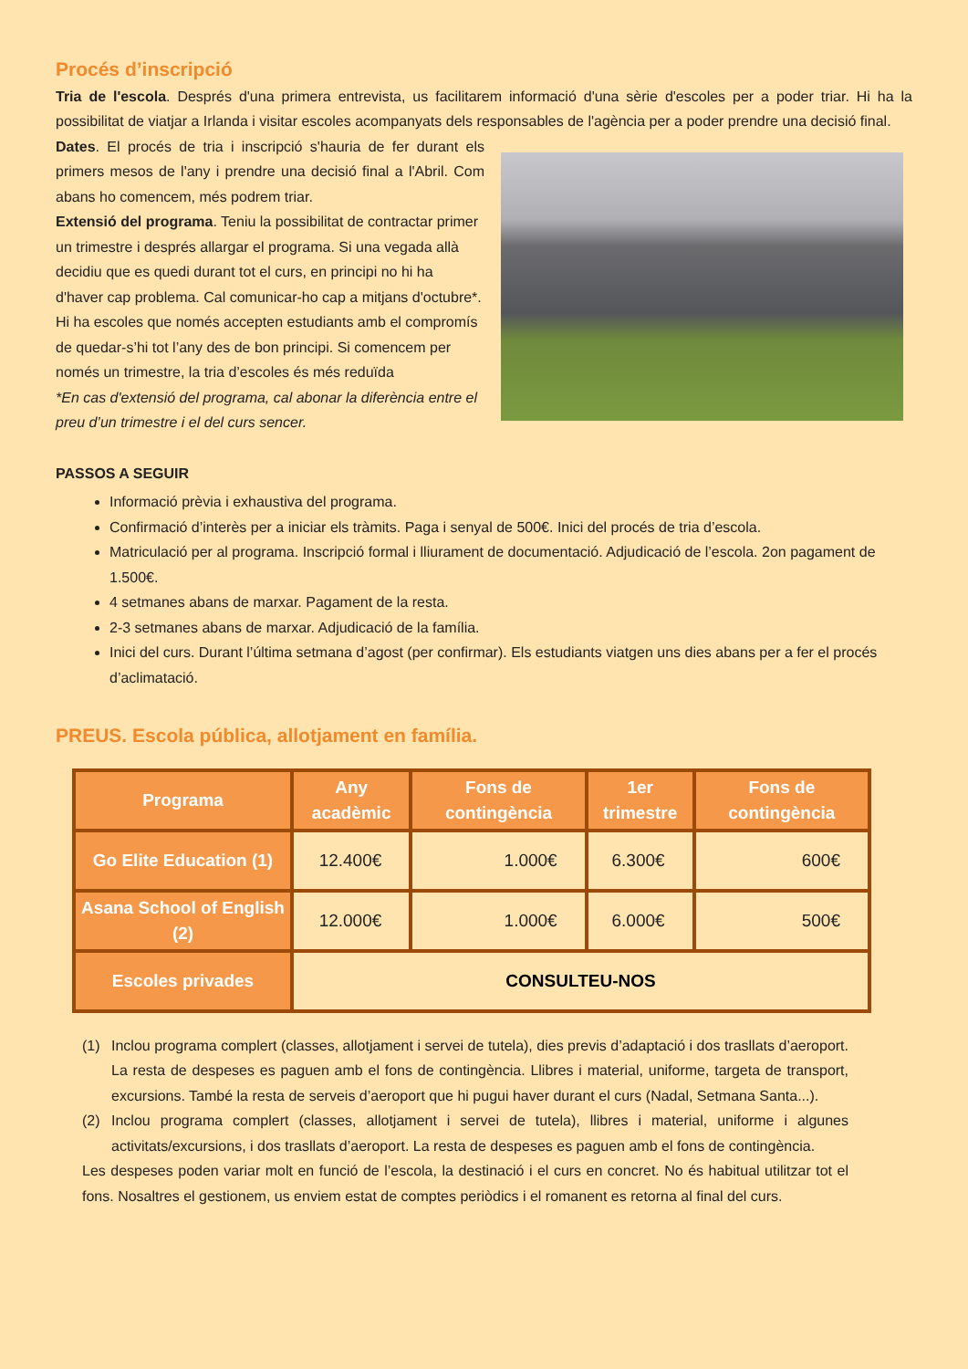Procés d’inscripció
Tria de l'escola. Després d'una primera entrevista, us facilitarem informació d'una sèrie d'escoles per a poder triar. Hi ha la possibilitat de viatjar a Irlanda i visitar escoles acompanyats dels responsables de l'agència per a poder prendre una decisió final.
Dates. El procés de tria i inscripció s'hauria de fer durant els primers mesos de l'any i prendre una decisió final a l'Abril. Com abans ho comencem, més podrem triar.
Extensió del programa. Teniu la possibilitat de contractar primer un trimestre i després allargar el programa. Si una vegada allà decidiu que es quedi durant tot el curs, en principi no hi ha d'haver cap problema. Cal comunicar-ho cap a mitjans d'octubre*. Hi ha escoles que només accepten estudiants amb el compromís de quedar-s’hi tot l’any des de bon principi. Si comencem per només un trimestre, la tria d’escoles és més reduïda
*En cas d'extensió del programa, cal abonar la diferència entre el preu d’un trimestre i el del curs sencer.
PASSOS A SEGUIR
Informació prèvia i exhaustiva del programa.
Confirmació d’interès per a iniciar els tràmits. Paga i senyal de 500€. Inici del procés de tria d’escola.
Matriculació per al programa. Inscripció formal i lliurament de documentació. Adjudicació de l’escola. 2on pagament de 1.500€.
4 setmanes abans de marxar. Pagament de la resta.
2-3 setmanes abans de marxar. Adjudicació de la família.
Inici del curs. Durant l’última setmana d’agost (per confirmar). Els estudiants viatgen uns dies abans per a fer el procés d’aclimatació.
PREUS. Escola pública, allotjament en família.
| Programa | Any acadèmic | Fons de contingència | 1er trimestre | Fons de contingència |
| --- | --- | --- | --- | --- |
| Go Elite Education (1) | 12.400€ | 1.000€ | 6.300€ | 600€ |
| Asana School of English (2) | 12.000€ | 1.000€ | 6.000€ | 500€ |
| Escoles privades | CONSULTEU-NOS | | | |
(1) Inclou programa complert (classes, allotjament i servei de tutela), dies previs d’adaptació i dos trasllats d’aeroport. La resta de despeses es paguen amb el fons de contingència. Llibres i material, uniforme, targeta de transport, excursions. També la resta de serveis d’aeroport que hi pugui haver durant el curs (Nadal, Setmana Santa...).
(2) Inclou programa complert (classes, allotjament i servei de tutela), llibres i material, uniforme i algunes activitats/excursions, i dos trasllats d’aeroport. La resta de despeses es paguen amb el fons de contingència.
Les despeses poden variar molt en funció de l’escola, la destinació i el curs en concret. No és habitual utilitzar tot el fons. Nosaltres el gestionem, us enviem estat de comptes periòdics i el romanent es retorna al final del curs.